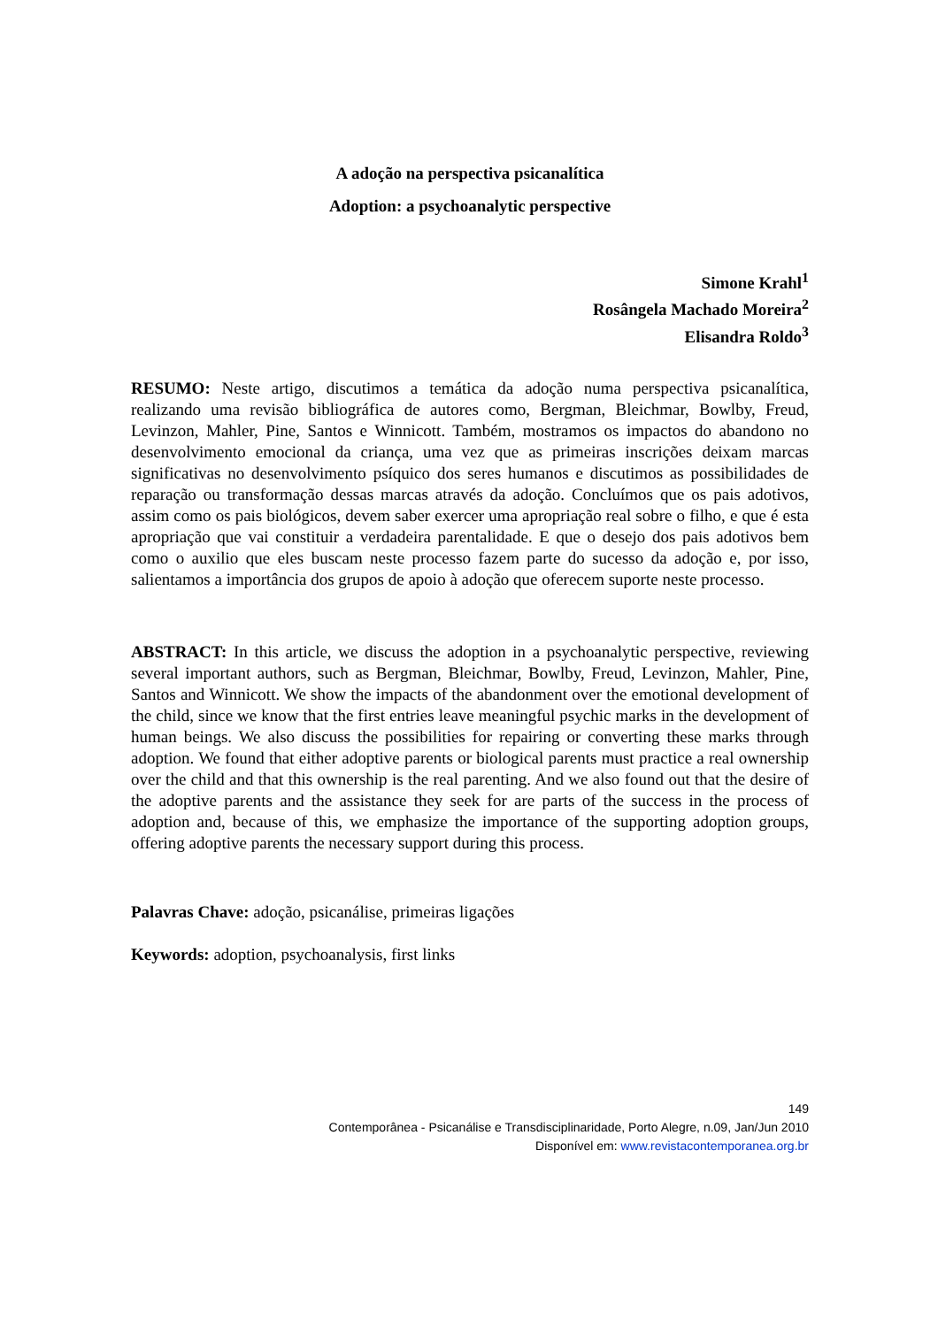A adoção na perspectiva psicanalítica
Adoption: a psychoanalytic perspective
Simone Krahl<sup>1</sup>
Rosângela Machado Moreira<sup>2</sup>
Elisandra Roldo<sup>3</sup>
RESUMO: Neste artigo, discutimos a temática da adoção numa perspectiva psicanalítica, realizando uma revisão bibliográfica de autores como, Bergman, Bleichmar, Bowlby, Freud, Levinzon, Mahler, Pine, Santos e Winnicott. Também, mostramos os impactos do abandono no desenvolvimento emocional da criança, uma vez que as primeiras inscrições deixam marcas significativas no desenvolvimento psíquico dos seres humanos e discutimos as possibilidades de reparação ou transformação dessas marcas através da adoção. Concluímos que os pais adotivos, assim como os pais biológicos, devem saber exercer uma apropriação real sobre o filho, e que é esta apropriação que vai constituir a verdadeira parentalidade. E que o desejo dos pais adotivos bem como o auxilio que eles buscam neste processo fazem parte do sucesso da adoção e, por isso, salientamos a importância dos grupos de apoio à adoção que oferecem suporte neste processo.
ABSTRACT: In this article, we discuss the adoption in a psychoanalytic perspective, reviewing several important authors, such as Bergman, Bleichmar, Bowlby, Freud, Levinzon, Mahler, Pine, Santos and Winnicott. We show the impacts of the abandonment over the emotional development of the child, since we know that the first entries leave meaningful psychic marks in the development of human beings. We also discuss the possibilities for repairing or converting these marks through adoption. We found that either adoptive parents or biological parents must practice a real ownership over the child and that this ownership is the real parenting. And we also found out that the desire of the adoptive parents and the assistance they seek for are parts of the success in the process of adoption and, because of this, we emphasize the importance of the supporting adoption groups, offering adoptive parents the necessary support during this process.
Palavras Chave: adoção, psicanálise, primeiras ligações
Keywords: adoption, psychoanalysis, first links
149
Contemporânea - Psicanálise e Transdisciplinaridade, Porto Alegre, n.09, Jan/Jun 2010
Disponível em: www.revistacontemporanea.org.br